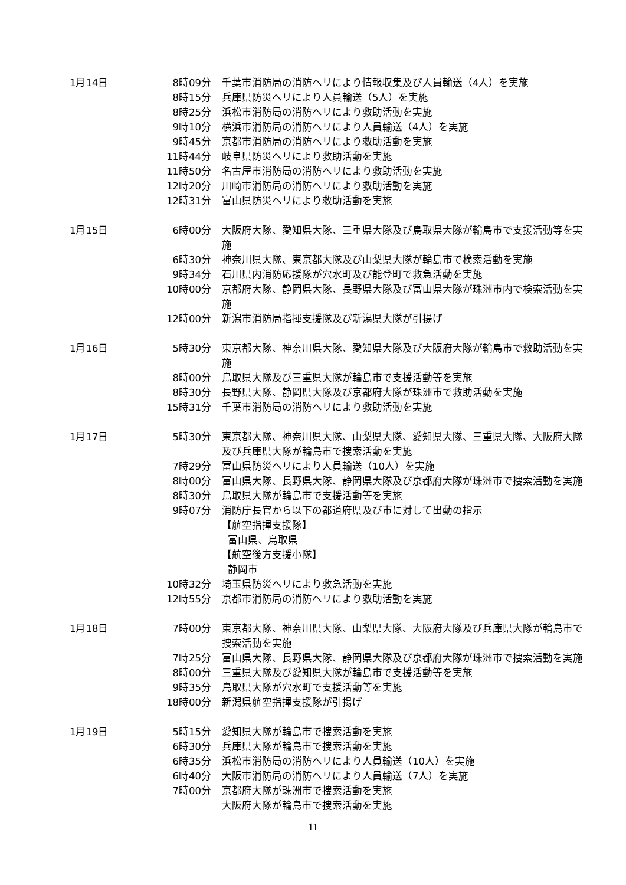| 1月14日 | 8時09分 | 千葉市消防局の消防ヘリにより情報収集及び人員輸送（4人）を実施 |
| | 8時15分 | 兵庫県防災ヘリにより人員輸送（5人）を実施 |
| | 8時25分 | 浜松市消防局の消防ヘリにより救助活動を実施 |
| | 9時10分 | 横浜市消防局の消防ヘリにより人員輸送（4人）を実施 |
| | 9時45分 | 京都市消防局の消防ヘリにより救助活動を実施 |
| | 11時44分 | 岐阜県防災ヘリにより救助活動を実施 |
| | 11時50分 | 名古屋市消防局の消防ヘリにより救助活動を実施 |
| | 12時20分 | 川崎市消防局の消防ヘリにより救助活動を実施 |
| | 12時31分 | 富山県防災ヘリにより救助活動を実施 |
| 1月15日 | 6時00分 | 大阪府大隊、愛知県大隊、三重県大隊及び鳥取県大隊が輪島市で支援活動等を実施 |
| | 6時30分 | 神奈川県大隊、東京都大隊及び山梨県大隊が輪島市で検索活動を実施 |
| | 9時34分 | 石川県内消防応援隊が穴水町及び能登町で救急活動を実施 |
| | 10時00分 | 京都府大隊、静岡県大隊、長野県大隊及び富山県大隊が珠洲市内で検索活動を実施 |
| | 12時00分 | 新潟市消防局指揮支援隊及び新潟県大隊が引揚げ |
| 1月16日 | 5時30分 | 東京都大隊、神奈川県大隊、愛知県大隊及び大阪府大隊が輪島市で救助活動を実施 |
| | 8時00分 | 鳥取県大隊及び三重県大隊が輪島市で支援活動等を実施 |
| | 8時30分 | 長野県大隊、静岡県大隊及び京都府大隊が珠洲市で救助活動を実施 |
| | 15時31分 | 千葉市消防局の消防ヘリにより救助活動を実施 |
| 1月17日 | 5時30分 | 東京都大隊、神奈川県大隊、山梨県大隊、愛知県大隊、三重県大隊、大阪府大隊及び兵庫県大隊が輪島市で捜索活動を実施 |
| | 7時29分 | 富山県防災ヘリにより人員輸送（10人）を実施 |
| | 8時00分 | 富山県大隊、長野県大隊、静岡県大隊及び京都府大隊が珠洲市で捜索活動を実施 |
| | 8時30分 | 鳥取県大隊が輪島市で支援活動等を実施 |
| | 9時07分 | 消防庁長官から以下の都道府県及び市に対して出動の指示 【航空指揮支援隊】 富山県、鳥取県 【航空後方支援小隊】 静岡市 |
| | 10時32分 | 埼玉県防災ヘリにより救急活動を実施 |
| | 12時55分 | 京都市消防局の消防ヘリにより救助活動を実施 |
| 1月18日 | 7時00分 | 東京都大隊、神奈川県大隊、山梨県大隊、大阪府大隊及び兵庫県大隊が輪島市で捜索活動を実施 |
| | 7時25分 | 富山県大隊、長野県大隊、静岡県大隊及び京都府大隊が珠洲市で捜索活動を実施 |
| | 8時00分 | 三重県大隊及び愛知県大隊が輪島市で支援活動等を実施 |
| | 9時35分 | 鳥取県大隊が穴水町で支援活動等を実施 |
| | 18時00分 | 新潟県航空指揮支援隊が引揚げ |
| 1月19日 | 5時15分 | 愛知県大隊が輪島市で捜索活動を実施 |
| | 6時30分 | 兵庫県大隊が輪島市で捜索活動を実施 |
| | 6時35分 | 浜松市消防局の消防ヘリにより人員輸送（10人）を実施 |
| | 6時40分 | 大阪市消防局の消防ヘリにより人員輸送（7人）を実施 |
| | 7時00分 | 京都府大隊が珠洲市で捜索活動を実施 大阪府大隊が輪島市で捜索活動を実施 |
11